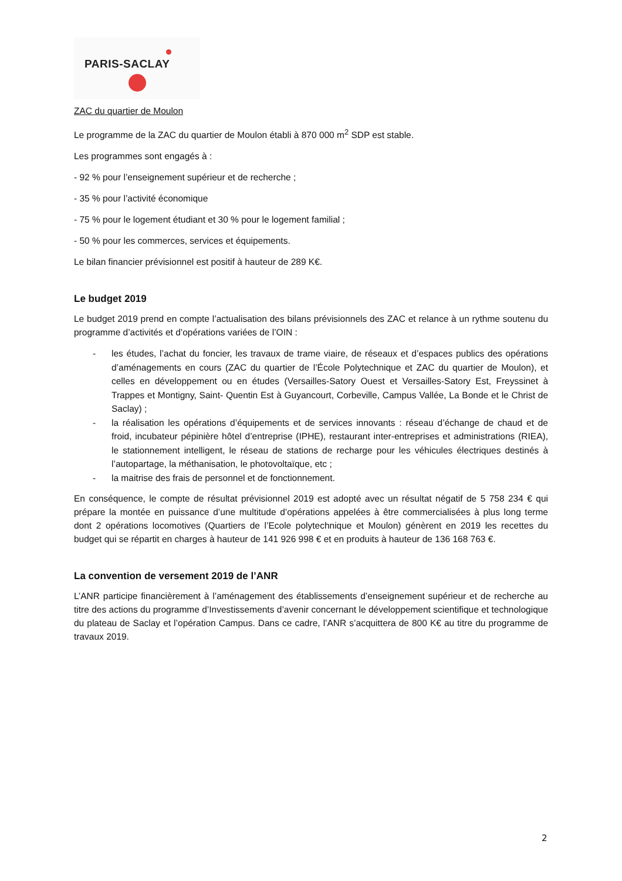PARIS-SACLAY
ZAC du quartier de Moulon
Le programme de la ZAC du quartier de Moulon établi à 870 000 m<sup>2</sup> SDP est stable.
Les programmes sont engagés à :
- 92 % pour l’enseignement supérieur et de recherche ;
- 35 % pour l’activité économique
- 75 % pour le logement étudiant et 30 % pour le logement familial ;
- 50 % pour les commerces, services et équipements.
Le bilan financier prévisionnel est positif à hauteur de 289 K€.
Le budget 2019
Le budget 2019 prend en compte l’actualisation des bilans prévisionnels des ZAC et relance à un rythme soutenu du programme d’activités et d’opérations variées de l’OIN :
- les études, l’achat du foncier, les travaux de trame viaire, de réseaux et d’espaces publics des opérations d’aménagements en cours (ZAC du quartier de l’École Polytechnique et ZAC du quartier de Moulon), et celles en développement ou en études (Versailles-Satory Ouest et Versailles-Satory Est, Freyssinet à Trappes et Montigny, Saint- Quentin Est à Guyancourt, Corbeville, Campus Vallée, La Bonde et le Christ de Saclay) ;
- la réalisation les opérations d’équipements et de services innovants : réseau d’échange de chaud et de froid, incubateur pépinière hôtel d’entreprise (IPHE), restaurant inter-entreprises et administrations (RIEA), le stationnement intelligent, le réseau de stations de recharge pour les véhicules électriques destinés à l’autopartage, la méthanisation, le photovoltaïque, etc ;
- la maitrise des frais de personnel et de fonctionnement.
En conséquence, le compte de résultat prévisionnel 2019 est adopté avec un résultat négatif de 5 758 234 € qui prépare la montée en puissance d’une multitude d’opérations appelées à être commercialisées à plus long terme dont 2 opérations locomotives (Quartiers de l’Ecole polytechnique et Moulon) génèrent en 2019 les recettes du budget qui se répartit en charges à hauteur de 141 926 998 € et en produits à hauteur de 136 168 763 €.
La convention de versement 2019 de l’ANR
L’ANR participe financièrement à l’aménagement des établissements d’enseignement supérieur et de recherche au titre des actions du programme d’Investissements d’avenir concernant le développement scientifique et technologique du plateau de Saclay et l’opération Campus. Dans ce cadre, l’ANR s’acquittera de 800 K€ au titre du programme de travaux 2019.
2